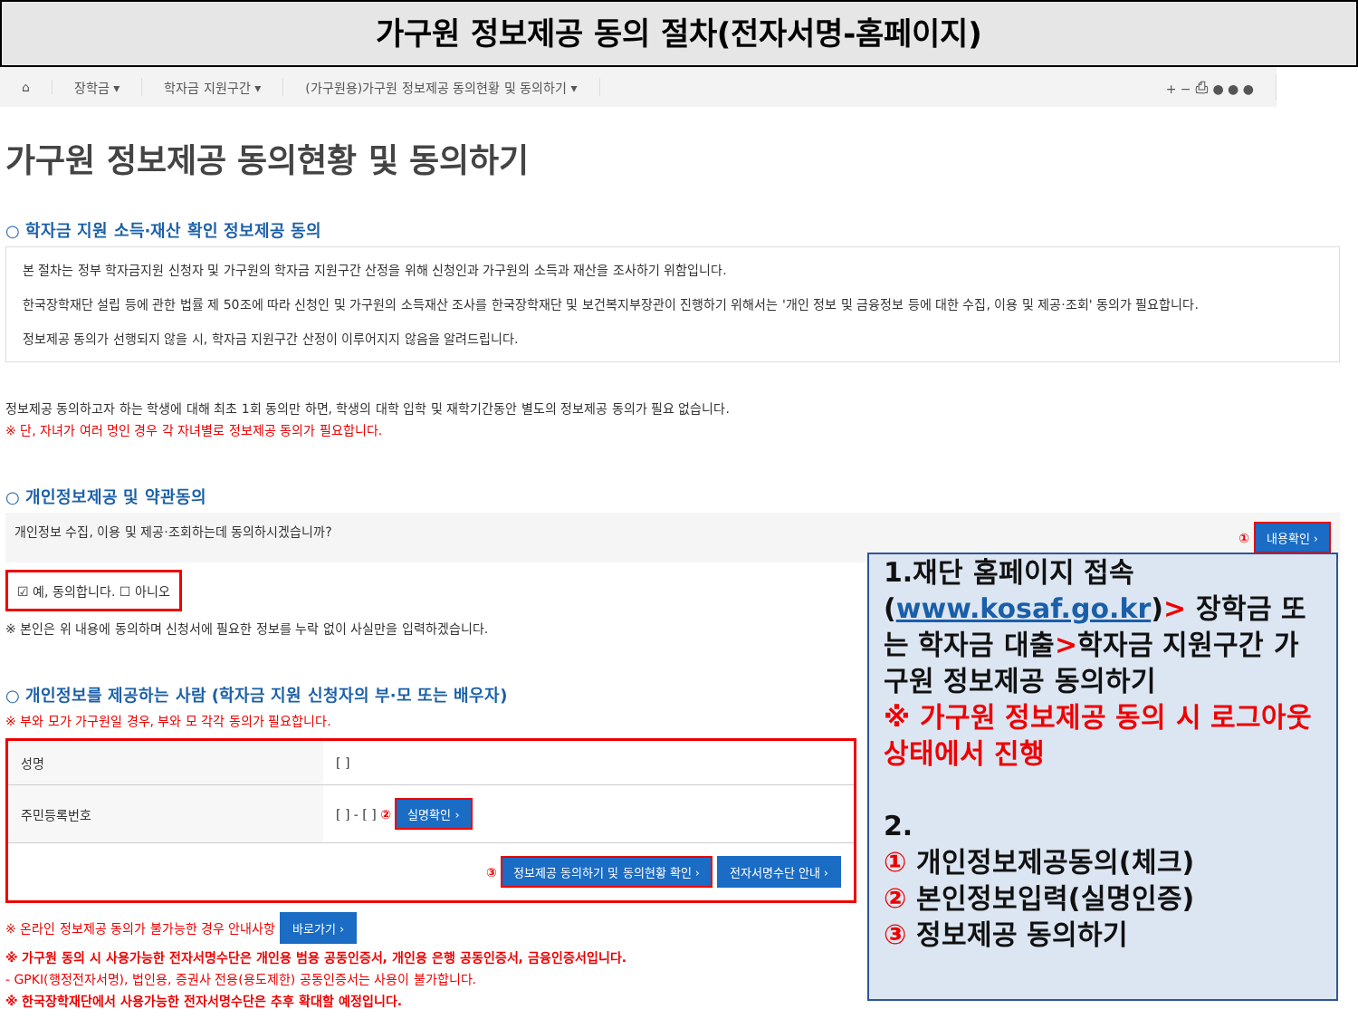가구원 정보제공 동의 절차(전자서명-홈페이지)
⌂ 장학금 ▾ 학자금 지원구간 ▾ (가구원용)가구원 정보제공 동의현황 및 동의하기 ▾ + − ⎙ ● ● ●
가구원 정보제공 동의현황 및 동의하기
○ 학자금 지원 소득·재산 확인 정보제공 동의
본 절차는 정부 학자금지원 신청자 및 가구원의 학자금 지원구간 산정을 위해 신청인과 가구원의 소득과 재산을 조사하기 위함입니다.
한국장학재단 설립 등에 관한 법률 제 50조에 따라 신청인 및 가구원의 소득재산 조사를 한국장학재단 및 보건복지부장관이 진행하기 위해서는 '개인 정보 및 금융정보 등에 대한 수집, 이용 및 제공·조회' 동의가 필요합니다.
정보제공 동의가 선행되지 않을 시, 학자금 지원구간 산정이 이루어지지 않음을 알려드립니다.
정보제공 동의하고자 하는 학생에 대해 최초 1회 동의만 하면, 학생의 대학 입학 및 재학기간동안 별도의 정보제공 동의가 필요 없습니다.
※ 단, 자녀가 여러 명인 경우 각 자녀별로 정보제공 동의가 필요합니다.
○ 개인정보제공 및 약관동의
개인정보 수집, 이용 및 제공·조회하는데 동의하시겠습니까? ① 내용확인 ›
☑ 예, 동의합니다. ☐ 아니오
※ 본인은 위 내용에 동의하며 신청서에 필요한 정보를 누락 없이 사실만을 입력하겠습니다.
○ 개인정보를 제공하는 사람 (학자금 지원 신청자의 부·모 또는 배우자)
※ 부와 모가 가구원일 경우, 부와 모 각각 동의가 필요합니다.
| 성명 | [ ] |
| 주민등록번호 | [ ] - [ ] ② 실명확인 › |
| ③ 정보제공 동의하기 및 동의현황 확인 › 전자서명수단 안내 › | |
※ 온라인 정보제공 동의가 불가능한 경우 안내사항 바로가기 ›
※ 가구원 동의 시 사용가능한 전자서명수단은 개인용 범용 공동인증서, 개인용 은행 공동인증서, 금융인증서입니다.
- GPKI(행정전자서명), 법인용, 증권사 전용(용도제한) 공동인증서는 사용이 불가합니다.
※ 한국장학재단에서 사용가능한 전자서명수단은 추후 확대할 예정입니다.
1.재단 홈페이지 접속(www.kosaf.go.kr)> 장학금 또는 학자금 대출>학자금 지원구간 가구원 정보제공 동의하기
※ 가구원 정보제공 동의 시 로그아웃 상태에서 진행
2.
① 개인정보제공동의(체크)
② 본인정보입력(실명인증)
③ 정보제공 동의하기